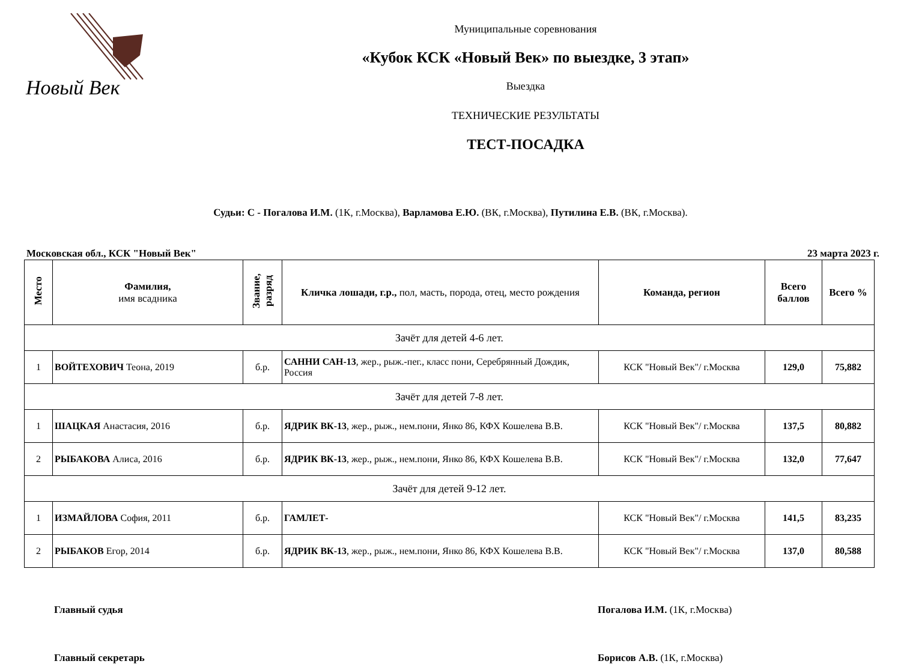Новый Век
Муниципальные соревнования
«Кубок КСК «Новый Век» по выездке, 3 этап»
Выездка
ТЕХНИЧЕСКИЕ РЕЗУЛЬТАТЫ
ТЕСТ-ПОСАДКА
Судьи: С - Погалова И.М. (1К, г.Москва), Варламова Е.Ю. (ВК, г.Москва), Путилина Е.В. (ВК, г.Москва).
Московская обл., КСК "Новый Век" 23 марта 2023 г.
| Место | Фамилия, имя всадника | Звание, разряд | Кличка лошади, г.р., пол, масть, порода, отец, место рождения | Команда, регион | Всего баллов | Всего % |
| --- | --- | --- | --- | --- | --- | --- |
| Зачёт для детей 4-6 лет. | | | | | | |
| 1 | ВОЙТЕХОВИЧ Теона, 2019 | б.р. | САННИ САН-13 , жер., рыж.-пег., класс пони, Серебрянный Дождик, Россия | КСК "Новый Век"/ г.Москва | 129,0 | 75,882 |
| Зачёт для детей 7-8 лет. | | | | | | |
| 1 | ШАЦКАЯ Анастасия, 2016 | б.р. | ЯДРИК ВК-13 , жер., рыж., нем.пони, Янко 86, КФХ Кошелева В.В. | КСК "Новый Век"/ г.Москва | 137,5 | 80,882 |
| 2 | РЫБАКОВА Алиса, 2016 | б.р. | ЯДРИК ВК-13 , жер., рыж., нем.пони, Янко 86, КФХ Кошелева В.В. | КСК "Новый Век"/ г.Москва | 132,0 | 77,647 |
| Зачёт для детей 9-12 лет. | | | | | | |
| 1 | ИЗМАЙЛОВА София, 2011 | б.р. | ГАМЛЕТ- | КСК "Новый Век"/ г.Москва | 141,5 | 83,235 |
| 2 | РЫБАКОВ Егор, 2014 | б.р. | ЯДРИК ВК-13 , жер., рыж., нем.пони, Янко 86, КФХ Кошелева В.В. | КСК "Новый Век"/ г.Москва | 137,0 | 80,588 |
Главный судья Погалова И.М. (1К, г.Москва)
Главный секретарь Борисов А.В. (1К, г.Москва)